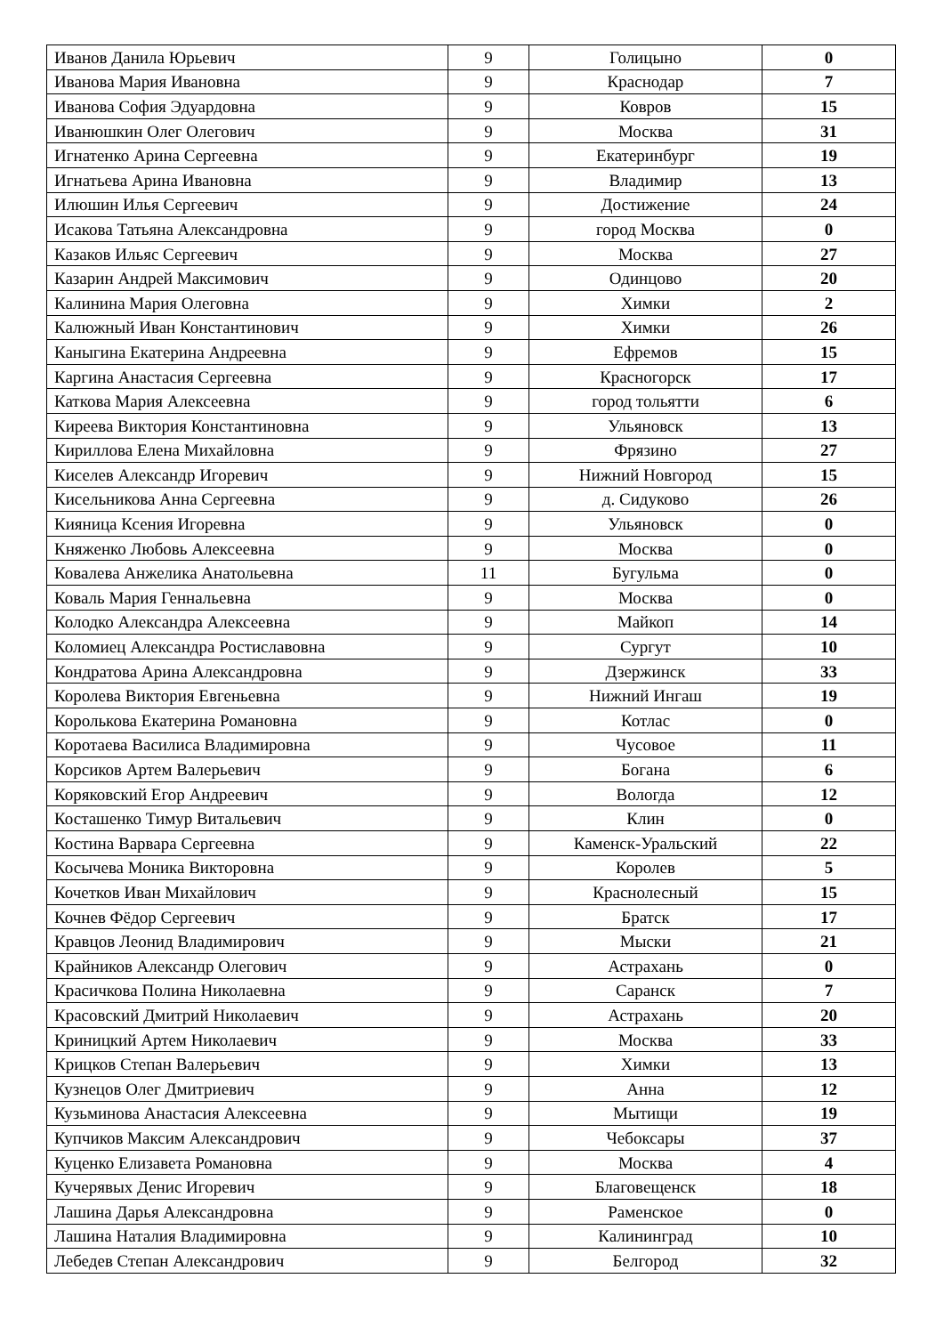| Иванов Данила Юрьевич | 9 | Голицыно | 0 |
| Иванова Мария Ивановна | 9 | Краснодар | 7 |
| Иванова София Эдуардовна | 9 | Ковров | 15 |
| Иванюшкин Олег Олегович | 9 | Москва | 31 |
| Игнатенко Арина Сергеевна | 9 | Екатеринбург | 19 |
| Игнатьева Арина Ивановна | 9 | Владимир | 13 |
| Илюшин Илья Сергеевич | 9 | Достижение | 24 |
| Исакова Татьяна Александровна | 9 | город Москва | 0 |
| Казаков Ильяс Сергеевич | 9 | Москва | 27 |
| Казарин Андрей Максимович | 9 | Одинцово | 20 |
| Калинина Мария Олеговна | 9 | Химки | 2 |
| Калюжный Иван Константинович | 9 | Химки | 26 |
| Каныгина Екатерина Андреевна | 9 | Ефремов | 15 |
| Каргина Анастасия Сергеевна | 9 | Красногорск | 17 |
| Каткова Мария Алексеевна | 9 | город тольятти | 6 |
| Киреева Виктория Константиновна | 9 | Ульяновск | 13 |
| Кириллова Елена Михайловна | 9 | Фрязино | 27 |
| Киселев Александр Игоревич | 9 | Нижний Новгород | 15 |
| Кисельникова Анна Сергеевна | 9 | д. Сидуково | 26 |
| Кияница Ксения Игоревна | 9 | Ульяновск | 0 |
| Княженко Любовь Алексеевна | 9 | Москва | 0 |
| Ковалева Анжелика Анатольевна | 11 | Бугульма | 0 |
| Коваль Мария Геннальевна | 9 | Москва | 0 |
| Колодко Александра Алексеевна | 9 | Майкоп | 14 |
| Коломиец Александра Ростиславовна | 9 | Сургут | 10 |
| Кондратова Арина Александровна | 9 | Дзержинск | 33 |
| Королева Виктория Евгеньевна | 9 | Нижний Ингаш | 19 |
| Королькова Екатерина Романовна | 9 | Котлас | 0 |
| Коротаева Василиса Владимировна | 9 | Чусовое | 11 |
| Корсиков Артем Валерьевич | 9 | Богана | 6 |
| Коряковский Егор Андреевич | 9 | Вологда | 12 |
| Косташенко Тимур Витальевич | 9 | Клин | 0 |
| Костина Варвара Сергеевна | 9 | Каменск-Уральский | 22 |
| Косычева Моника Викторовна | 9 | Королев | 5 |
| Кочетков Иван Михайлович | 9 | Краснолесный | 15 |
| Кочнев Фёдор Сергеевич | 9 | Братск | 17 |
| Кравцов Леонид Владимирович | 9 | Мыски | 21 |
| Крайников Александр Олегович | 9 | Астрахань | 0 |
| Красичкова Полина Николаевна | 9 | Саранск | 7 |
| Красовский Дмитрий Николаевич | 9 | Астрахань | 20 |
| Криницкий Артем Николаевич | 9 | Москва | 33 |
| Крицков Степан Валерьевич | 9 | Химки | 13 |
| Кузнецов Олег Дмитриевич | 9 | Анна | 12 |
| Кузьминова Анастасия Алексеевна | 9 | Мытищи | 19 |
| Купчиков Максим Александрович | 9 | Чебоксары | 37 |
| Куценко Елизавета Романовна | 9 | Москва | 4 |
| Кучерявых Денис Игоревич | 9 | Благовещенск | 18 |
| Лашина Дарья Александровна | 9 | Раменское | 0 |
| Лашина Наталия Владимировна | 9 | Калининград | 10 |
| Лебедев Степан Александрович | 9 | Белгород | 32 |